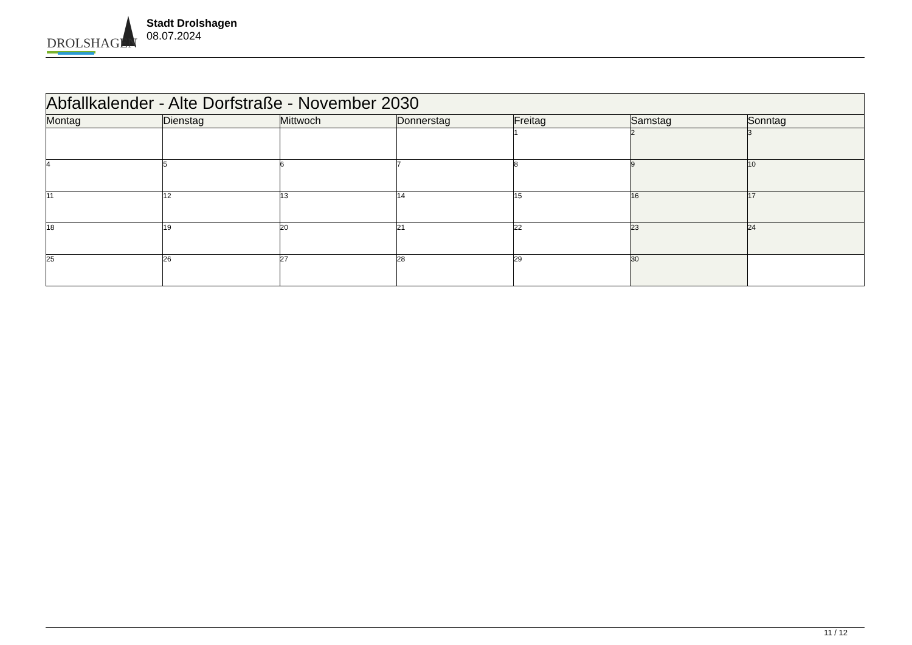DROLSHAGEN
Stadt Drolshagen
08.07.2024
| Abfallkalender - Alte Dorfstraße - November 2030 | | | | | | |
| --- | --- | --- | --- | --- | --- | --- |
| Montag | Dienstag | Mittwoch | Donnerstag | Freitag | Samstag | Sonntag |
| | | | | 1 | 2 | 3 |
| 4 | 5 | 6 | 7 | 8 | 9 | 10 |
| 11 | 12 | 13 | 14 | 15 | 16 | 17 |
| 18 | 19 | 20 | 21 | 22 | 23 | 24 |
| 25 | 26 | 27 | 28 | 29 | 30 | |
11 / 12